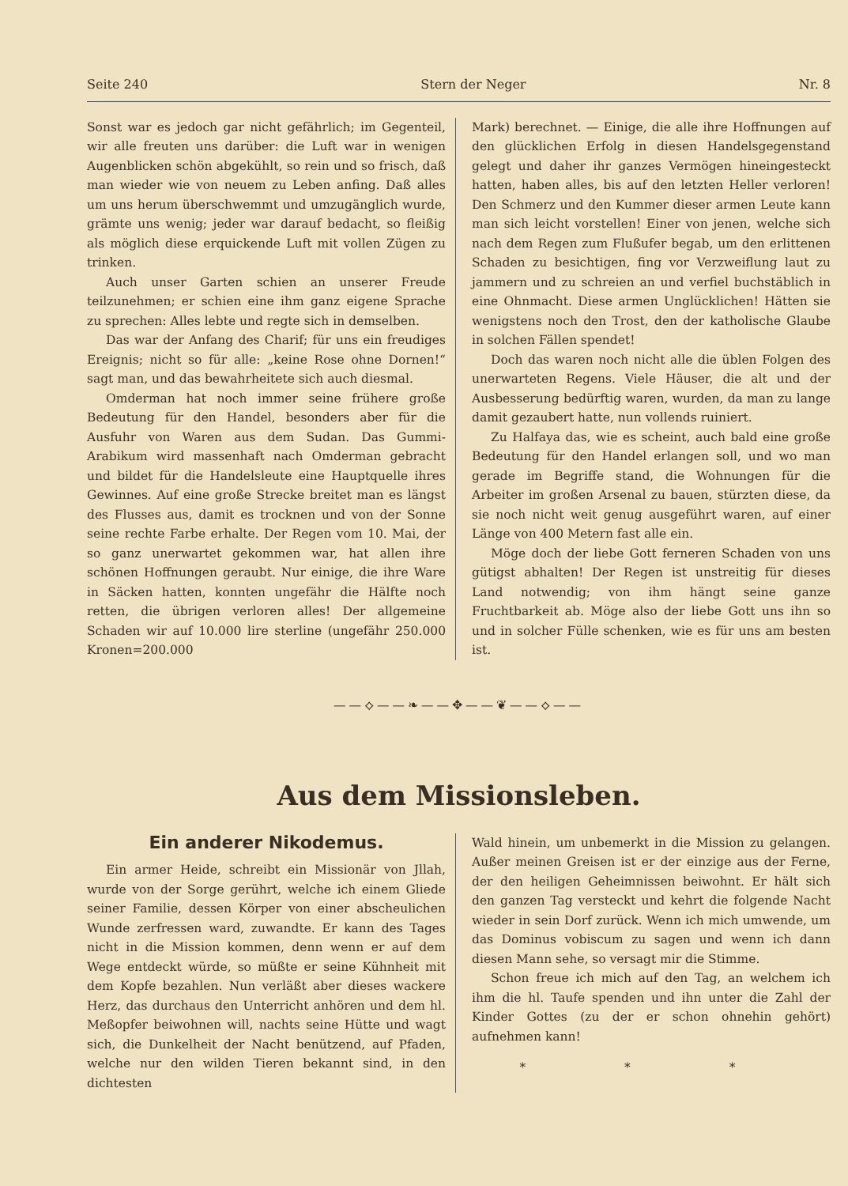Seite 240 Stern der Neger Nr. 8
Sonst war es jedoch gar nicht gefährlich; im Gegenteil, wir alle freuten uns darüber: die Luft war in wenigen Augenblicken schön abgekühlt, so rein und so frisch, daß man wieder wie von neuem zu Leben anfing. Daß alles um uns herum überschwemmt und umzugänglich wurde, grämte uns wenig; jeder war darauf bedacht, so fleißig als möglich diese erquickende Luft mit vollen Zügen zu trinken.
Auch unser Garten schien an unserer Freude teilzunehmen; er schien eine ihm ganz eigene Sprache zu sprechen: Alles lebte und regte sich in demselben.
Das war der Anfang des Charif; für uns ein freudiges Ereignis; nicht so für alle: „keine Rose ohne Dornen!“ sagt man, und das bewahrheitete sich auch diesmal.
Omderman hat noch immer seine frühere große Bedeutung für den Handel, besonders aber für die Ausfuhr von Waren aus dem Sudan. Das Gummi-Arabikum wird massenhaft nach Omderman gebracht und bildet für die Handelsleute eine Hauptquelle ihres Gewinnes. Auf eine große Strecke breitet man es längst des Flusses aus, damit es trocknen und von der Sonne seine rechte Farbe erhalte. Der Regen vom 10. Mai, der so ganz unerwartet gekommen war, hat allen ihre schönen Hoffnungen geraubt. Nur einige, die ihre Ware in Säcken hatten, konnten ungefähr die Hälfte noch retten, die übrigen verloren alles! Der allgemeine Schaden wir auf 10.000 lire sterline (ungefähr 250.000 Kronen=200.000
Mark) berechnet. — Einige, die alle ihre Hoffnungen auf den glücklichen Erfolg in diesen Handelsgegenstand gelegt und daher ihr ganzes Vermögen hineingesteckt hatten, haben alles, bis auf den letzten Heller verloren! Den Schmerz und den Kummer dieser armen Leute kann man sich leicht vorstellen! Einer von jenen, welche sich nach dem Regen zum Flußufer begab, um den erlittenen Schaden zu besichtigen, fing vor Verzweiflung laut zu jammern und zu schreien an und verfiel buchstäblich in eine Ohnmacht. Diese armen Unglücklichen! Hätten sie wenigstens noch den Trost, den der katholische Glaube in solchen Fällen spendet!
Doch das waren noch nicht alle die üblen Folgen des unerwarteten Regens. Viele Häuser, die alt und der Ausbesserung bedürftig waren, wurden, da man zu lange damit gezaubert hatte, nun vollends ruiniert.
Zu Halfaya das, wie es scheint, auch bald eine große Bedeutung für den Handel erlangen soll, und wo man gerade im Begriffe stand, die Wohnungen für die Arbeiter im großen Arsenal zu bauen, stürzten diese, da sie noch nicht weit genug ausgeführt waren, auf einer Länge von 400 Metern fast alle ein.
Möge doch der liebe Gott ferneren Schaden von uns gütigst abhalten! Der Regen ist unstreitig für dieses Land notwendig; von ihm hängt seine ganze Fruchtbarkeit ab. Möge also der liebe Gott uns ihn so und in solcher Fülle schenken, wie es für uns am besten ist.
——⟡——❧——✥——❦——⟡——
Aus dem Missionsleben.
Ein anderer Nikodemus.
Ein armer Heide, schreibt ein Missionär von Jllah, wurde von der Sorge gerührt, welche ich einem Gliede seiner Familie, dessen Körper von einer abscheulichen Wunde zerfressen ward, zuwandte. Er kann des Tages nicht in die Mission kommen, denn wenn er auf dem Wege entdeckt würde, so müßte er seine Kühnheit mit dem Kopfe bezahlen. Nun verläßt aber dieses wackere Herz, das durchaus den Unterricht anhören und dem hl. Meßopfer beiwohnen will, nachts seine Hütte und wagt sich, die Dunkelheit der Nacht benützend, auf Pfaden, welche nur den wilden Tieren bekannt sind, in den dichtesten
Wald hinein, um unbemerkt in die Mission zu gelangen. Außer meinen Greisen ist er der einzige aus der Ferne, der den heiligen Geheimnissen beiwohnt. Er hält sich den ganzen Tag versteckt und kehrt die folgende Nacht wieder in sein Dorf zurück. Wenn ich mich umwende, um das Dominus vobiscum zu sagen und wenn ich dann diesen Mann sehe, so versagt mir die Stimme.
Schon freue ich mich auf den Tag, an welchem ich ihm die hl. Taufe spenden und ihn unter die Zahl der Kinder Gottes (zu der er schon ohnehin gehört) aufnehmen kann!
* * *